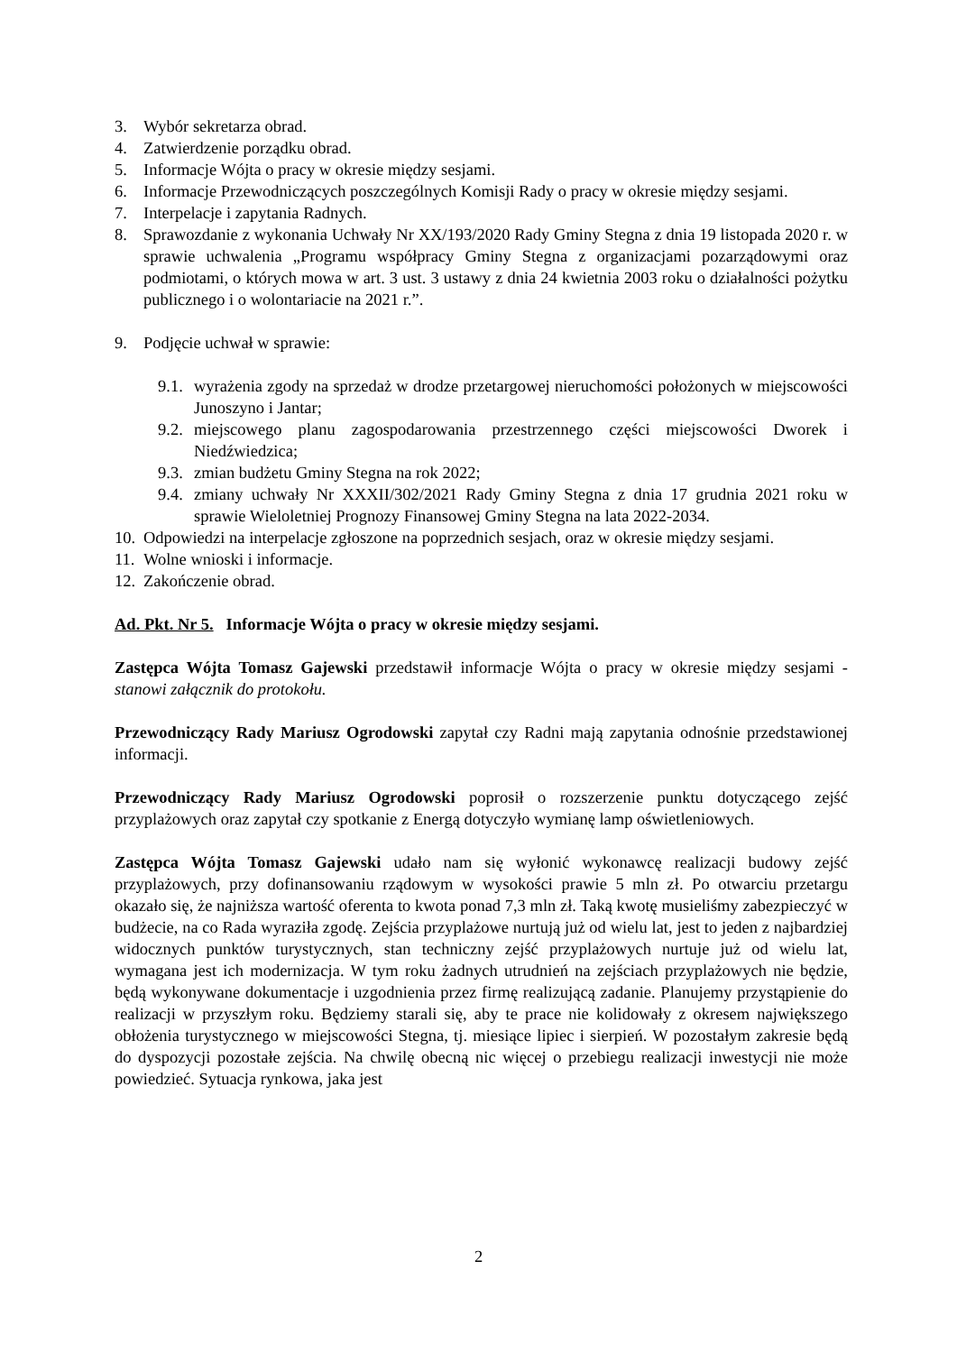3. Wybór sekretarza obrad.
4. Zatwierdzenie porządku obrad.
5. Informacje Wójta o pracy w okresie między sesjami.
6. Informacje Przewodniczących poszczególnych Komisji Rady o pracy w okresie między sesjami.
7. Interpelacje i zapytania Radnych.
8. Sprawozdanie z wykonania Uchwały Nr XX/193/2020 Rady Gminy Stegna z dnia 19 listopada 2020 r. w sprawie uchwalenia „Programu współpracy Gminy Stegna z organizacjami pozarządowymi oraz podmiotami, o których mowa w art. 3 ust. 3 ustawy z dnia 24 kwietnia 2003 roku o działalności pożytku publicznego i o wolontariacie na 2021 r.”.
9. Podjęcie uchwał w sprawie:
9.1. wyrażenia zgody na sprzedaż w drodze przetargowej nieruchomości położonych w miejscowości Junoszyno i Jantar;
9.2. miejscowego planu zagospodarowania przestrzennego części miejscowości Dworek i Niedźwiedzica;
9.3. zmian budżetu Gminy Stegna na rok 2022;
9.4. zmiany uchwały Nr XXXII/302/2021 Rady Gminy Stegna z dnia 17 grudnia 2021 roku w sprawie Wieloletniej Prognozy Finansowej Gminy Stegna na lata 2022-2034.
10. Odpowiedzi na interpelacje zgłoszone na poprzednich sesjach, oraz w okresie między sesjami.
11. Wolne wnioski i informacje.
12. Zakończenie obrad.
Ad. Pkt. Nr 5. Informacje Wójta o pracy w okresie między sesjami.
Zastępca Wójta Tomasz Gajewski przedstawił informacje Wójta o pracy w okresie między sesjami - stanowi załącznik do protokołu.
Przewodniczący Rady Mariusz Ogrodowski zapytał czy Radni mają zapytania odnośnie przedstawionej informacji.
Przewodniczący Rady Mariusz Ogrodowski poprosił o rozszerzenie punktu dotyczącego zejść przyplażowych oraz zapytał czy spotkanie z Energą dotyczyło wymianę lamp oświetleniowych.
Zastępca Wójta Tomasz Gajewski udało nam się wyłonić wykonawcę realizacji budowy zejść przyplażowych, przy dofinansowaniu rządowym w wysokości prawie 5 mln zł. Po otwarciu przetargu okazało się, że najniższa wartość oferenta to kwota ponad 7,3 mln zł. Taką kwotę musieliśmy zabezpieczyć w budżecie, na co Rada wyraziła zgodę. Zejścia przyplażowe nurtują już od wielu lat, jest to jeden z najbardziej widocznych punktów turystycznych, stan techniczny zejść przyplażowych nurtuje już od wielu lat, wymagana jest ich modernizacja. W tym roku żadnych utrudnień na zejściach przyplażowych nie będzie, będą wykonywane dokumentacje i uzgodnienia przez firmę realizującą zadanie. Planujemy przystąpienie do realizacji w przyszłym roku. Będziemy starali się, aby te prace nie kolidowały z okresem największego obłożenia turystycznego w miejscowości Stegna, tj. miesiące lipiec i sierpień. W pozostałym zakresie będą do dyspozycji pozostałe zejścia. Na chwilę obecną nic więcej o przebiegu realizacji inwestycji nie może powiedzieć. Sytuacja rynkowa, jaka jest
2